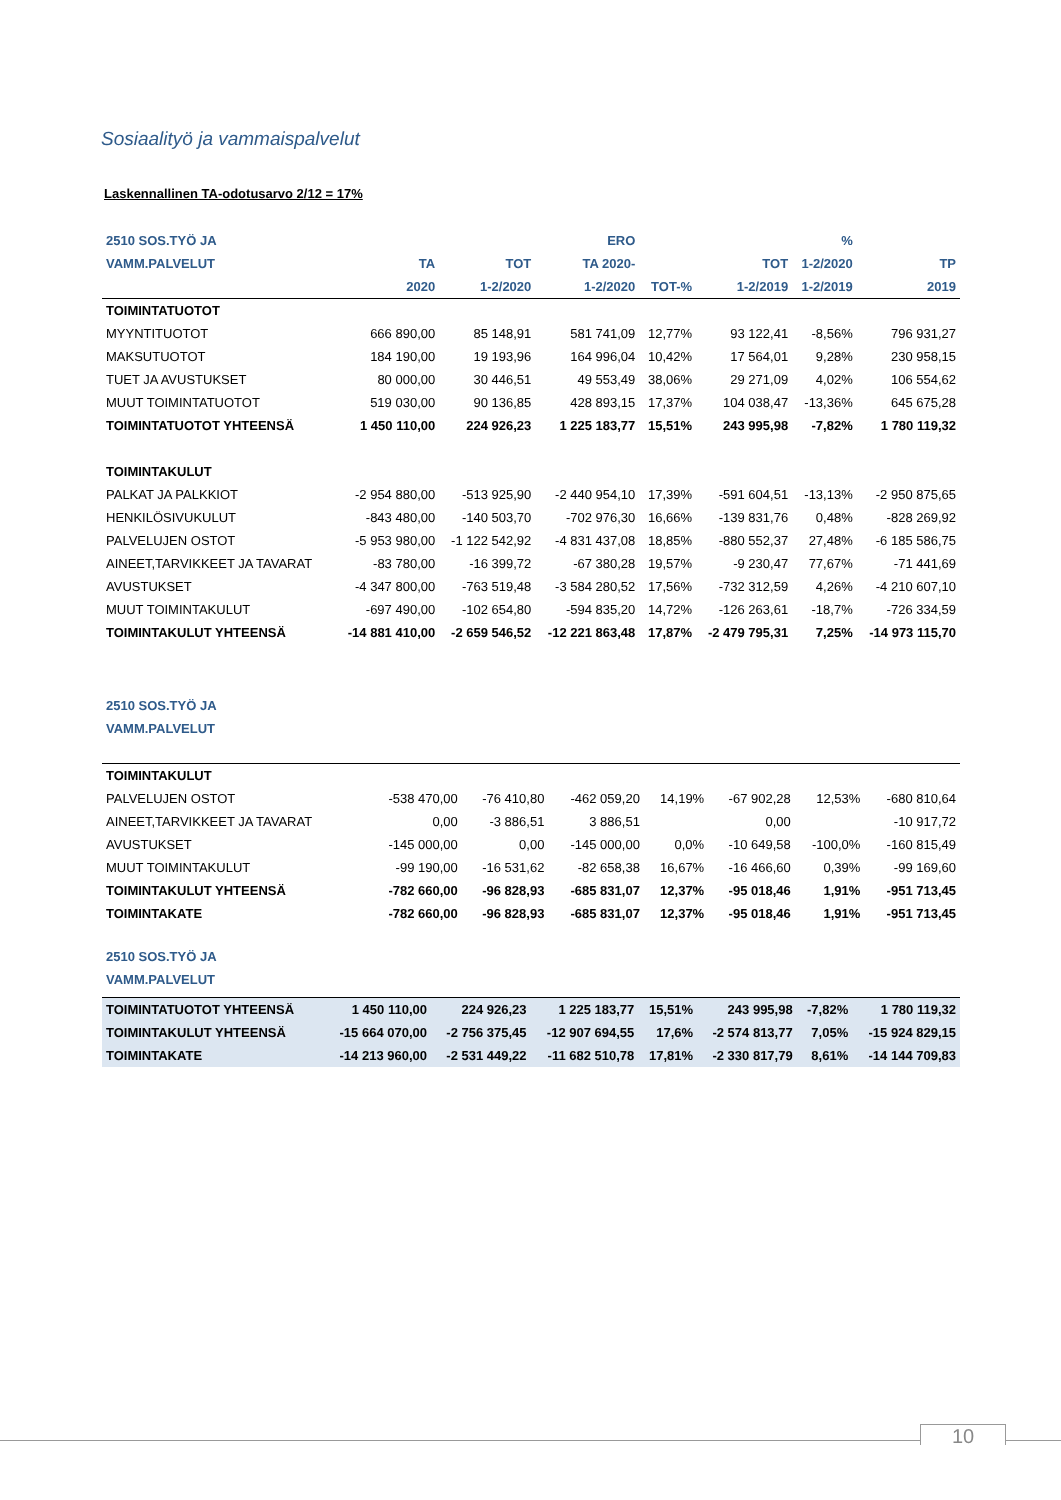Sosiaalityö ja vammaispalvelut
Laskennallinen TA-odotusarvo 2/12 = 17%
| 2510 SOS.TYÖ JA | | | ERO | | | % | |
| --- | --- | --- | --- | --- | --- | --- | --- |
| VAMM.PALVELUT | TA | TOT | TA 2020- | | TOT | 1-2/2020 | TP |
| | 2020 | 1-2/2020 | 1-2/2020 | TOT-% | 1-2/2019 | 1-2/2019 | 2019 |
| TOIMINTATUOTOT | | | | | | | |
| MYYNTITUOTOT | 666 890,00 | 85 148,91 | 581 741,09 | 12,77% | 93 122,41 | -8,56% | 796 931,27 |
| MAKSUTUOTOT | 184 190,00 | 19 193,96 | 164 996,04 | 10,42% | 17 564,01 | 9,28% | 230 958,15 |
| TUET JA AVUSTUKSET | 80 000,00 | 30 446,51 | 49 553,49 | 38,06% | 29 271,09 | 4,02% | 106 554,62 |
| MUUT TOIMINTATUOTOT | 519 030,00 | 90 136,85 | 428 893,15 | 17,37% | 104 038,47 | -13,36% | 645 675,28 |
| TOIMINTATUOTOT YHTEENSÄ | 1 450 110,00 | 224 926,23 | 1 225 183,77 | 15,51% | 243 995,98 | -7,82% | 1 780 119,32 |
| TOIMINTAKULUT | | | | | | | |
| PALKAT JA PALKKIOT | -2 954 880,00 | -513 925,90 | -2 440 954,10 | 17,39% | -591 604,51 | -13,13% | -2 950 875,65 |
| HENKILÖSIVUKULUT | -843 480,00 | -140 503,70 | -702 976,30 | 16,66% | -139 831,76 | 0,48% | -828 269,92 |
| PALVELUJEN OSTOT | -5 953 980,00 | -1 122 542,92 | -4 831 437,08 | 18,85% | -880 552,37 | 27,48% | -6 185 586,75 |
| AINEET,TARVIKKEET JA TAVARAT | -83 780,00 | -16 399,72 | -67 380,28 | 19,57% | -9 230,47 | 77,67% | -71 441,69 |
| AVUSTUKSET | -4 347 800,00 | -763 519,48 | -3 584 280,52 | 17,56% | -732 312,59 | 4,26% | -4 210 607,10 |
| MUUT TOIMINTAKULUT | -697 490,00 | -102 654,80 | -594 835,20 | 14,72% | -126 263,61 | -18,7% | -726 334,59 |
| TOIMINTAKULUT YHTEENSÄ | -14 881 410,00 | -2 659 546,52 | -12 221 863,48 | 17,87% | -2 479 795,31 | 7,25% | -14 973 115,70 |
| 2510 SOS.TYÖ JA | | | | | | | |
| --- | --- | --- | --- | --- | --- | --- | --- |
| VAMM.PALVELUT | | | | | | | |
| TOIMINTAKULUT | | | | | | | |
| PALVELUJEN OSTOT | -538 470,00 | -76 410,80 | -462 059,20 | 14,19% | -67 902,28 | 12,53% | -680 810,64 |
| AINEET,TARVIKKEET JA TAVARAT | 0,00 | -3 886,51 | 3 886,51 | | 0,00 | | -10 917,72 |
| AVUSTUKSET | -145 000,00 | 0,00 | -145 000,00 | 0,0% | -10 649,58 | -100,0% | -160 815,49 |
| MUUT TOIMINTAKULUT | -99 190,00 | -16 531,62 | -82 658,38 | 16,67% | -16 466,60 | 0,39% | -99 169,60 |
| TOIMINTAKULUT YHTEENSÄ | -782 660,00 | -96 828,93 | -685 831,07 | 12,37% | -95 018,46 | 1,91% | -951 713,45 |
| TOIMINTAKATE | -782 660,00 | -96 828,93 | -685 831,07 | 12,37% | -95 018,46 | 1,91% | -951 713,45 |
| 2510 SOS.TYÖ JA | | | | | | | |
| --- | --- | --- | --- | --- | --- | --- | --- |
| VAMM.PALVELUT | | | | | | | |
| TOIMINTATUOTOT YHTEENSÄ | 1 450 110,00 | 224 926,23 | 1 225 183,77 | 15,51% | 243 995,98 | -7,82% | 1 780 119,32 |
| TOIMINTAKULUT YHTEENSÄ | -15 664 070,00 | -2 756 375,45 | -12 907 694,55 | 17,6% | -2 574 813,77 | 7,05% | -15 924 829,15 |
| TOIMINTAKATE | -14 213 960,00 | -2 531 449,22 | -11 682 510,78 | 17,81% | -2 330 817,79 | 8,61% | -14 144 709,83 |
10